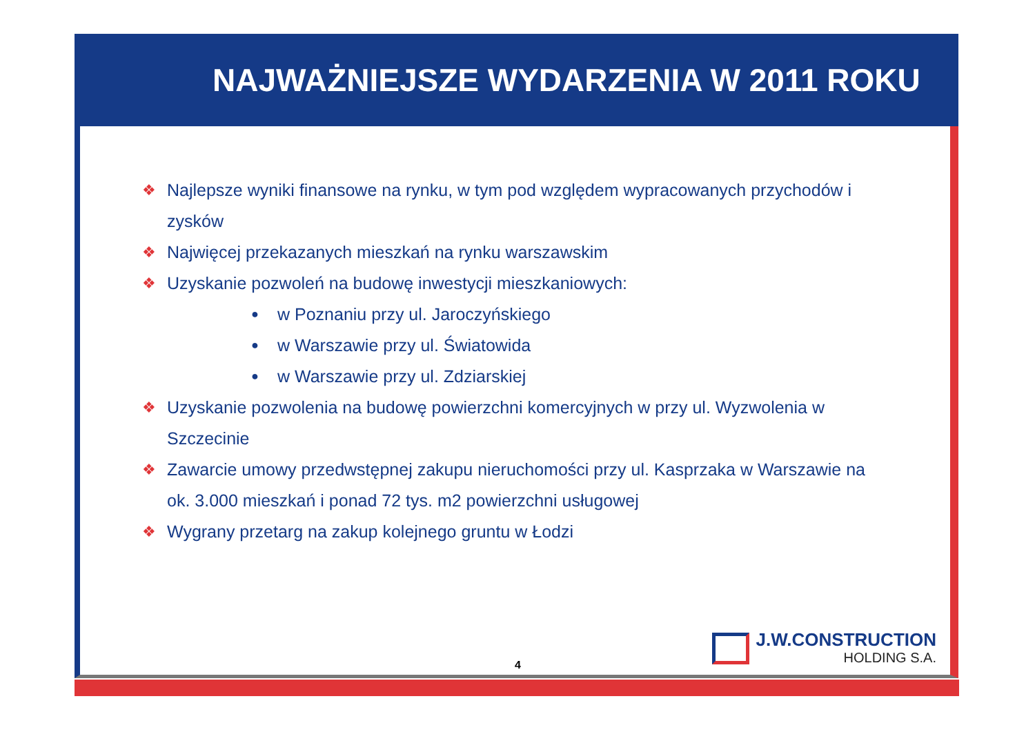NAJWAŻNIEJSZE WYDARZENIA W 2011 ROKU
❖ Najlepsze wyniki finansowe na rynku, w tym pod względem wypracowanych przychodów i zysków
❖ Najwięcej przekazanych mieszkań na rynku warszawskim
❖ Uzyskanie pozwoleń na budowę inwestycji mieszkaniowych:
● w Poznaniu przy ul. Jaroczyńskiego
● w Warszawie przy ul. Światowida
● w Warszawie przy ul. Zdziarskiej
❖ Uzyskanie pozwolenia na budowę powierzchni komercyjnych w przy ul. Wyzwolenia w Szczecinie
❖ Zawarcie umowy przedwstępnej zakupu nieruchomości przy ul. Kasprzaka w Warszawie na ok. 3.000 mieszkań i ponad 72 tys. m2 powierzchni usługowej
❖ Wygrany przetarg na zakup kolejnego gruntu w Łodzi
4 J.W.CONSTRUCTION
HOLDING S.A.